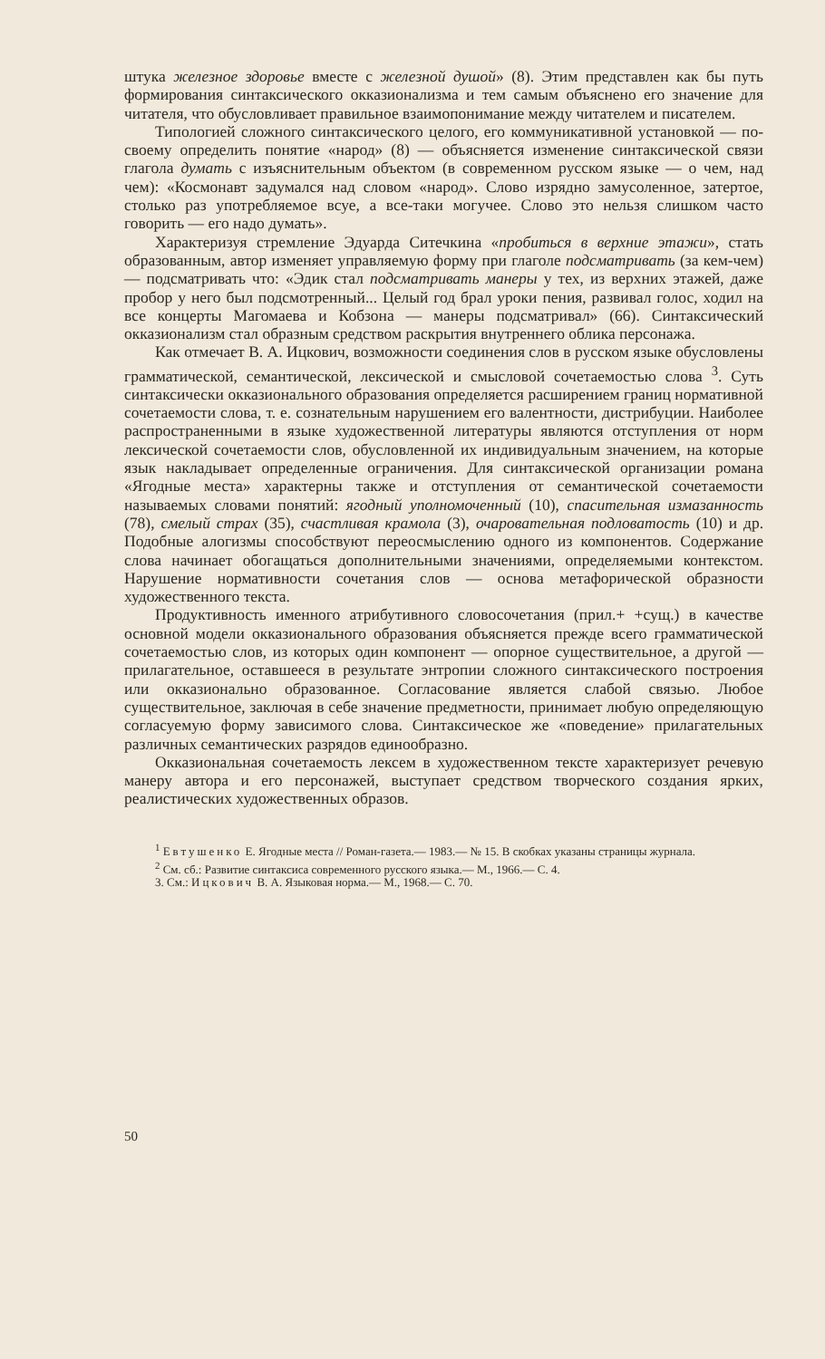штука железное здоровье вместе с железной душой» (8). Этим представлен как бы путь формирования синтаксического окказионализма и тем самым объяснено его значение для читателя, что обусловливает правильное взаимопонимание между читателем и писателем.
Типологией сложного синтаксического целого, его коммуникативной установкой — по-своему определить понятие «народ» (8) — объясняется изменение синтаксической связи глагола думать с изъяснительным объектом (в современном русском языке — о чем, над чем): «Космонавт задумался над словом «народ». Слово изрядно замусоленное, затертое, столько раз употребляемое всуе, а все-таки могучее. Слово это нельзя слишком часто говорить — его надо думать».
Характеризуя стремление Эдуарда Ситечкина «пробиться в верхние этажи», стать образованным, автор изменяет управляемую форму при глаголе подсматривать (за кем-чем) — подсматривать что: «Эдик стал подсматривать манеры у тех, из верхних этажей, даже пробор у него был подсмотренный... Целый год брал уроки пения, развивал голос, ходил на все концерты Магомаева и Кобзона — манеры подсматривал» (66). Синтаксический окказионализм стал образным средством раскрытия внутреннего облика персонажа.
Как отмечает В. А. Ицкович, возможности соединения слов в русском языке обусловлены грамматической, семантической, лексической и смысловой сочетаемостью слова <sup>3</sup>. Суть синтаксически окказионального образования определяется расширением границ нормативной сочетаемости слова, т. е. сознательным нарушением его валентности, дистрибуции. Наиболее распространенными в языке художественной литературы являются отступления от норм лексической сочетаемости слов, обусловленной их индивидуальным значением, на которые язык накладывает определенные ограничения. Для синтаксической организации романа «Ягодные места» характерны также и отступления от семантической сочетаемости называемых словами понятий: ягодный уполномоченный (10), спасительная измазанность (78), смелый страх (35), счастливая крамола (3), очаровательная подловатость (10) и др. Подобные алогизмы способствуют переосмыслению одного из компонентов. Содержание слова начинает обогащаться дополнительными значениями, определяемыми контекстом. Нарушение нормативности сочетания слов — основа метафорической образности художественного текста.
Продуктивность именного атрибутивного словосочетания (прил.+ +сущ.) в качестве основной модели окказионального образования объясняется прежде всего грамматической сочетаемостью слов, из которых один компонент — опорное существительное, а другой — прилагательное, оставшееся в результате энтропии сложного синтаксического построения или окказионально образованное. Согласование является слабой связью. Любое существительное, заключая в себе значение предметности, принимает любую определяющую согласуемую форму зависимого слова. Синтаксическое же «поведение» прилагательных различных семантических разрядов единообразно.
Окказиональная сочетаемость лексем в художественном тексте характеризует речевую манеру автора и его персонажей, выступает средством творческого создания ярких, реалистических художественных образов.
<sup>1</sup> Евтушенко Е. Ягодные места // Роман-газета.— 1983.— № 15. В скобках указаны страницы журнала.
<sup>2</sup> См. сб.: Развитие синтаксиса современного русского языка.— М., 1966.— С. 4.
3. См.: Ицкович В. А. Языковая норма.— М., 1968.— С. 70.
50